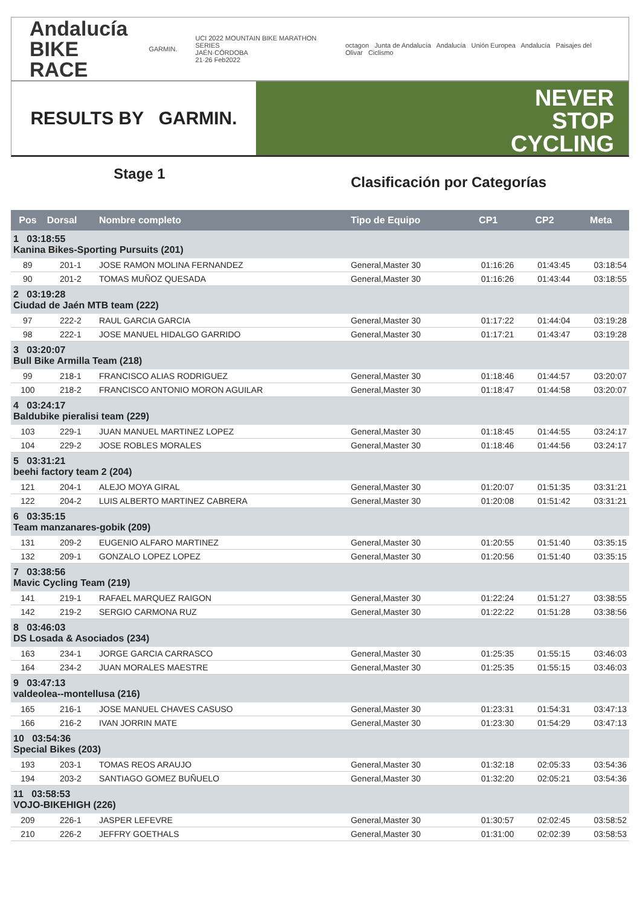Andalucía
BIKE RACE
GARMIN.
UCI 2022 MOUNTAIN BIKE MARATHON SERIES
JAÉN·CÓRDOBA
21·26 Feb2022
octagon Junta de Andalucía Andalucía Unión Europea Andalucía Paisajes del Olivar Ciclismo
RESULTS BY GARMIN.
NEVER
STOP
CYCLING
Stage 1
Clasificación por Categorías
| Pos | Dorsal | Nombre completo | Tipo de Equipo | CP1 | CP2 | Meta |
| --- | --- | --- | --- | --- | --- | --- |
| 1 03:18:55 Kanina Bikes-Sporting Pursuits (201) | | | | | | |
| 89 | 201-1 | JOSE RAMON MOLINA FERNANDEZ | General,Master 30 | 01:16:26 | 01:43:45 | 03:18:54 |
| 90 | 201-2 | TOMAS MUÑOZ QUESADA | General,Master 30 | 01:16:26 | 01:43:44 | 03:18:55 |
| 2 03:19:28 Ciudad de Jaén MTB team (222) | | | | | | |
| 97 | 222-2 | RAUL GARCIA GARCIA | General,Master 30 | 01:17:22 | 01:44:04 | 03:19:28 |
| 98 | 222-1 | JOSE MANUEL HIDALGO GARRIDO | General,Master 30 | 01:17:21 | 01:43:47 | 03:19:28 |
| 3 03:20:07 Bull Bike Armilla Team (218) | | | | | | |
| 99 | 218-1 | FRANCISCO ALIAS RODRIGUEZ | General,Master 30 | 01:18:46 | 01:44:57 | 03:20:07 |
| 100 | 218-2 | FRANCISCO ANTONIO MORON AGUILAR | General,Master 30 | 01:18:47 | 01:44:58 | 03:20:07 |
| 4 03:24:17 Baldubike pieralisi team (229) | | | | | | |
| 103 | 229-1 | JUAN MANUEL MARTINEZ LOPEZ | General,Master 30 | 01:18:45 | 01:44:55 | 03:24:17 |
| 104 | 229-2 | JOSE ROBLES MORALES | General,Master 30 | 01:18:46 | 01:44:56 | 03:24:17 |
| 5 03:31:21 beehi factory team 2 (204) | | | | | | |
| 121 | 204-1 | ALEJO MOYA GIRAL | General,Master 30 | 01:20:07 | 01:51:35 | 03:31:21 |
| 122 | 204-2 | LUIS ALBERTO MARTINEZ CABRERA | General,Master 30 | 01:20:08 | 01:51:42 | 03:31:21 |
| 6 03:35:15 Team manzanares-gobik (209) | | | | | | |
| 131 | 209-2 | EUGENIO ALFARO MARTINEZ | General,Master 30 | 01:20:55 | 01:51:40 | 03:35:15 |
| 132 | 209-1 | GONZALO LOPEZ LOPEZ | General,Master 30 | 01:20:56 | 01:51:40 | 03:35:15 |
| 7 03:38:56 Mavic Cycling Team (219) | | | | | | |
| 141 | 219-1 | RAFAEL MARQUEZ RAIGON | General,Master 30 | 01:22:24 | 01:51:27 | 03:38:55 |
| 142 | 219-2 | SERGIO CARMONA RUZ | General,Master 30 | 01:22:22 | 01:51:28 | 03:38:56 |
| 8 03:46:03 DS Losada & Asociados (234) | | | | | | |
| 163 | 234-1 | JORGE GARCIA CARRASCO | General,Master 30 | 01:25:35 | 01:55:15 | 03:46:03 |
| 164 | 234-2 | JUAN MORALES MAESTRE | General,Master 30 | 01:25:35 | 01:55:15 | 03:46:03 |
| 9 03:47:13 valdeolea--montellusa (216) | | | | | | |
| 165 | 216-1 | JOSE MANUEL CHAVES CASUSO | General,Master 30 | 01:23:31 | 01:54:31 | 03:47:13 |
| 166 | 216-2 | IVAN JORRIN MATE | General,Master 30 | 01:23:30 | 01:54:29 | 03:47:13 |
| 10 03:54:36 Special Bikes (203) | | | | | | |
| 193 | 203-1 | TOMAS REOS ARAUJO | General,Master 30 | 01:32:18 | 02:05:33 | 03:54:36 |
| 194 | 203-2 | SANTIAGO GOMEZ BUÑUELO | General,Master 30 | 01:32:20 | 02:05:21 | 03:54:36 |
| 11 03:58:53 VOJO-BIKEHIGH (226) | | | | | | |
| 209 | 226-1 | JASPER LEFEVRE | General,Master 30 | 01:30:57 | 02:02:45 | 03:58:52 |
| 210 | 226-2 | JEFFRY GOETHALS | General,Master 30 | 01:31:00 | 02:02:39 | 03:58:53 |